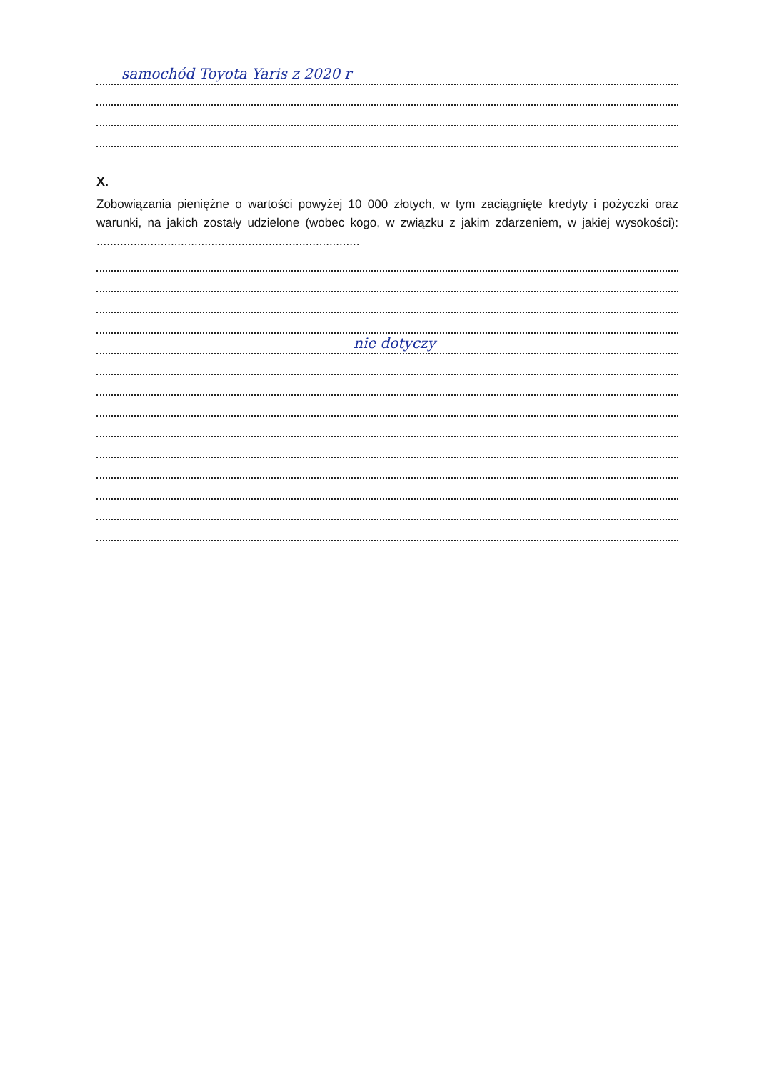samochód Toyota Yaris z 2020 r
X.
Zobowiązania pieniężne o wartości powyżej 10 000 złotych, w tym zaciągnięte kredyty i pożyczki oraz warunki, na jakich zostały udzielone (wobec kogo, w związku z jakim zdarzeniem, w jakiej wysokości): ..............................................................................
nie dotyczy